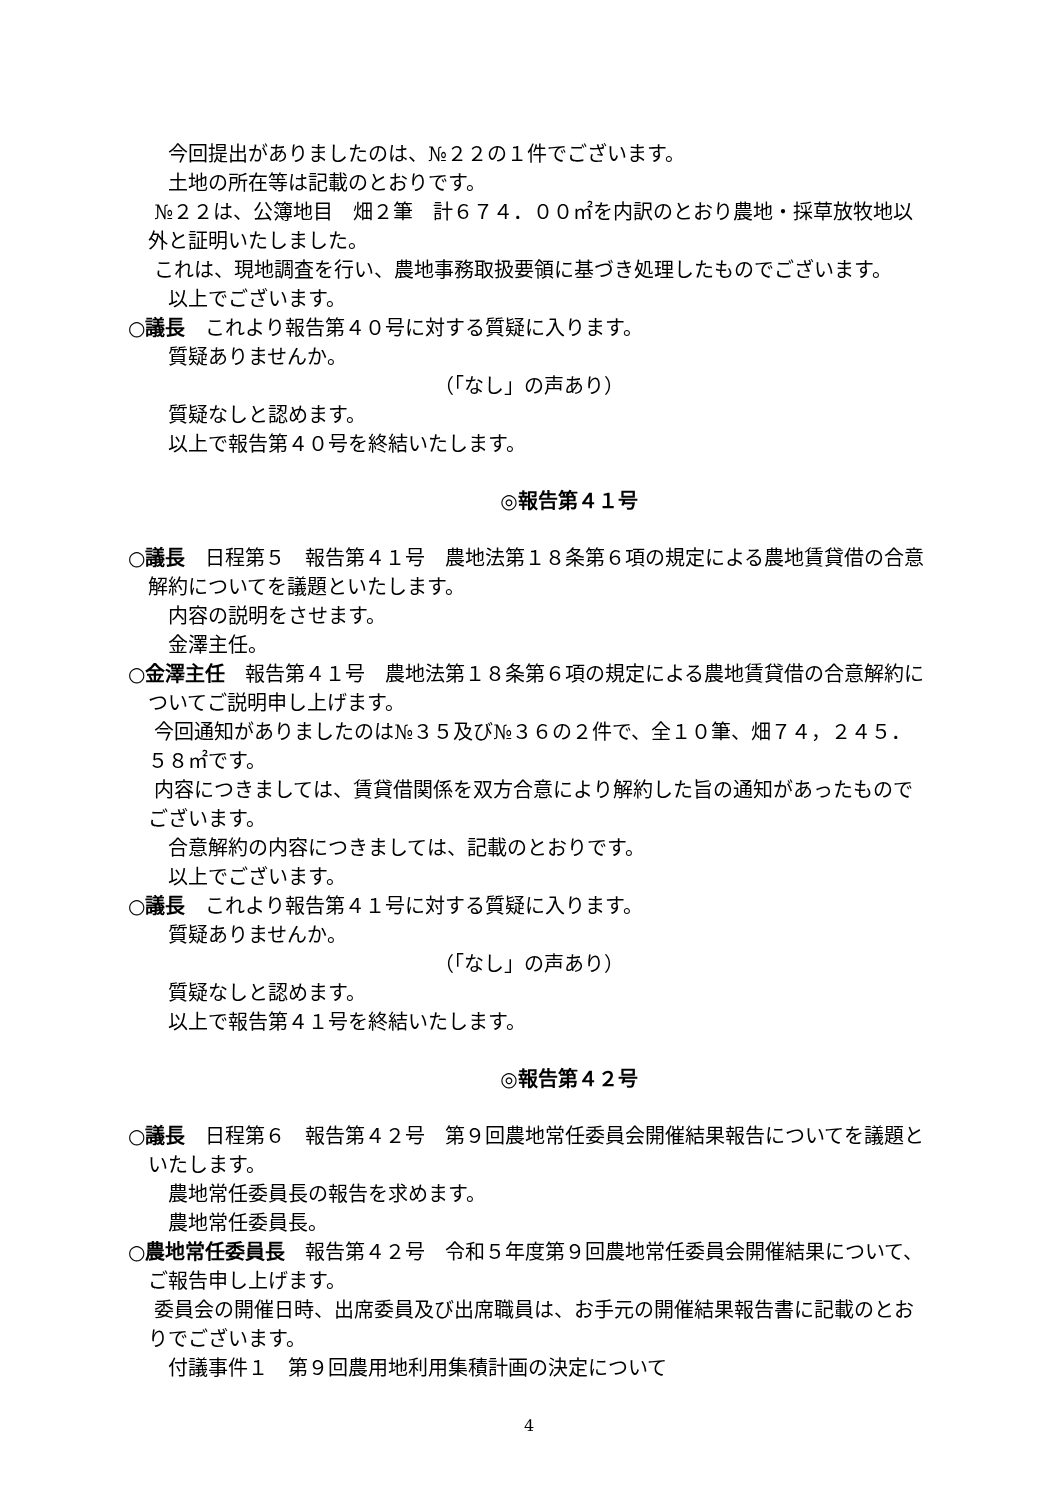今回提出がありましたのは、№２２の１件でございます。
土地の所在等は記載のとおりです。
　 №２２は、公簿地目　畑２筆　計６７４．００㎡を内訳のとおり農地・採草放牧地以外と証明いたしました。
　 これは、現地調査を行い、農地事務取扱要領に基づき処理したものでございます。
以上でございます。
○議長　これより報告第４０号に対する質疑に入ります。
質疑ありませんか。
（「なし」の声あり）
質疑なしと認めます。
以上で報告第４０号を終結いたします。
◎報告第４１号
○議長　日程第５　報告第４１号　農地法第１８条第６項の規定による農地賃貸借の合意解約についてを議題といたします。
内容の説明をさせます。
金澤主任。
○金澤主任　報告第４１号　農地法第１８条第６項の規定による農地賃貸借の合意解約についてご説明申し上げます。
　 今回通知がありましたのは№３５及び№３６の２件で、全１０筆、畑７４，２４５．５８㎡です。
　 内容につきましては、賃貸借関係を双方合意により解約した旨の通知があったものでございます。
合意解約の内容につきましては、記載のとおりです。
以上でございます。
○議長　これより報告第４１号に対する質疑に入ります。
質疑ありませんか。
（「なし」の声あり）
質疑なしと認めます。
以上で報告第４１号を終結いたします。
◎報告第４２号
○議長　日程第６　報告第４２号　第９回農地常任委員会開催結果報告についてを議題といたします。
農地常任委員長の報告を求めます。
農地常任委員長。
○農地常任委員長　報告第４２号　令和５年度第９回農地常任委員会開催結果について、ご報告申し上げます。
　 委員会の開催日時、出席委員及び出席職員は、お手元の開催結果報告書に記載のとおりでございます。
付議事件１　第９回農用地利用集積計画の決定について
4